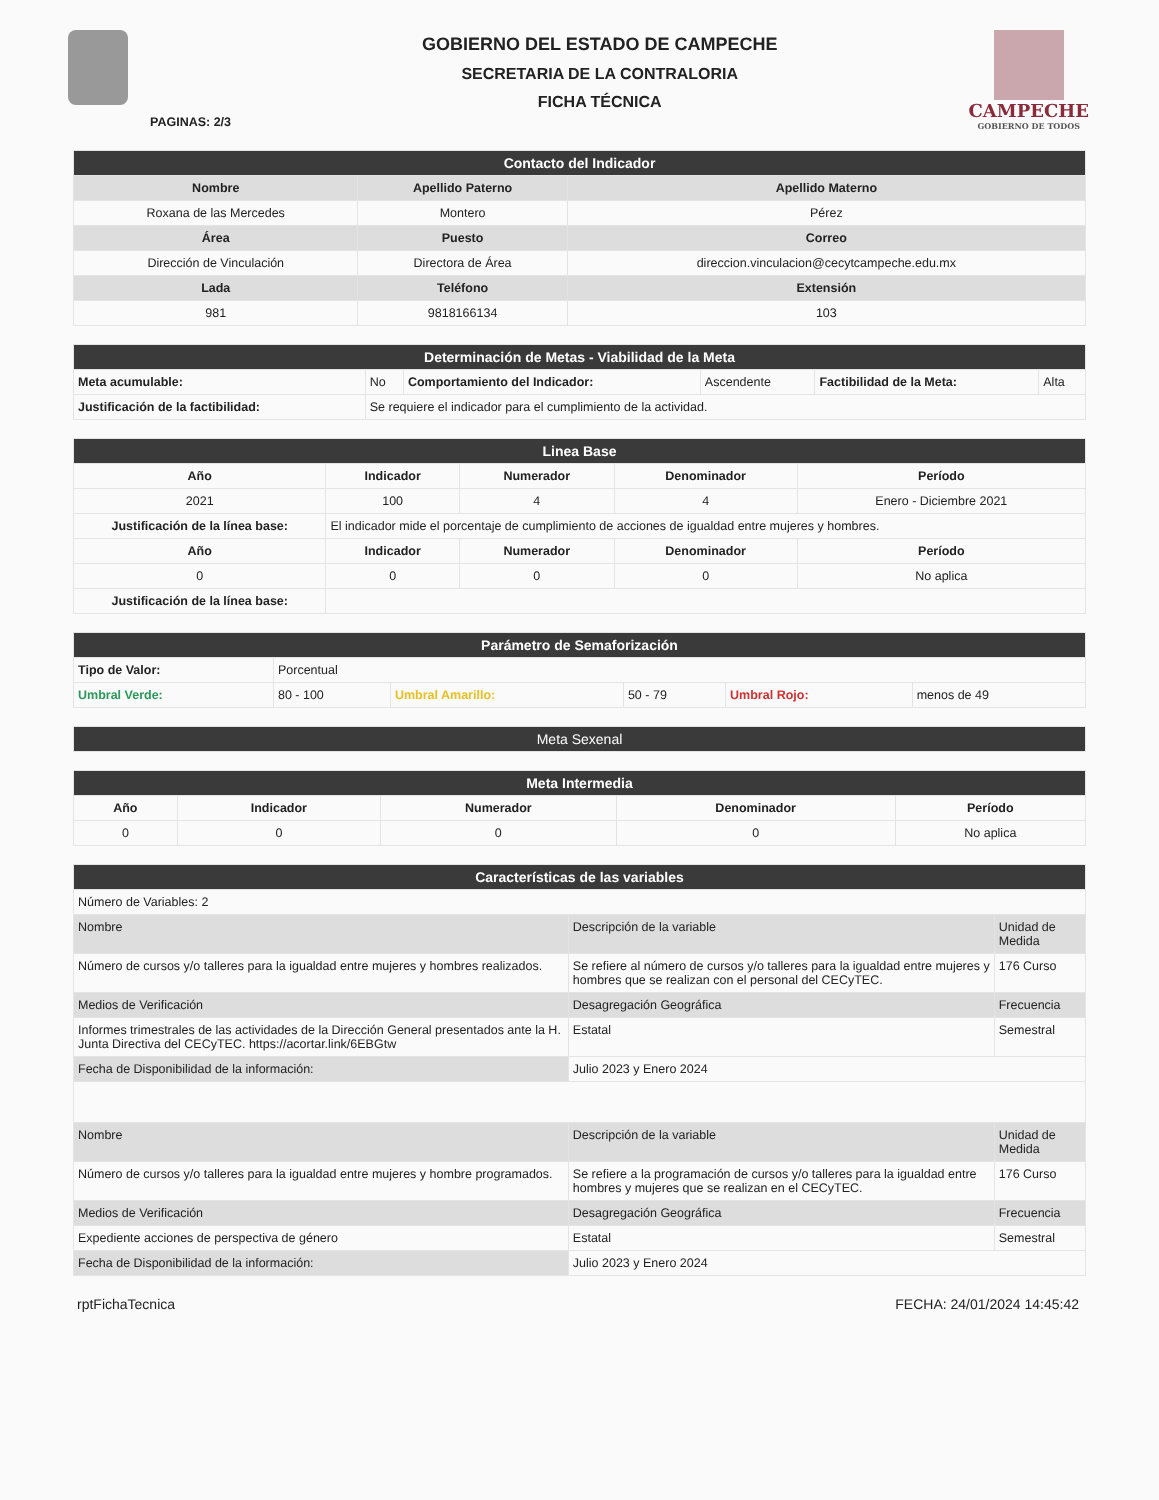PAGINAS: 2/3
GOBIERNO DEL ESTADO DE CAMPECHE
SECRETARIA DE LA CONTRALORIA
FICHA TÉCNICA
CAMPECHE
GOBIERNO DE TODOS
| Contacto del Indicador | | |
| Nombre | Apellido Paterno | Apellido Materno |
| Roxana de las Mercedes | Montero | Pérez |
| Área | Puesto | Correo |
| Dirección de Vinculación | Directora de Área | direccion.vinculacion@cecytcampeche.edu.mx |
| Lada | Teléfono | Extensión |
| 981 | 9818166134 | 103 |
| Determinación de Metas - Viabilidad de la Meta | | | | | |
| Meta acumulable: | No | Comportamiento del Indicador: | Ascendente | Factibilidad de la Meta: | Alta |
| Justificación de la factibilidad: | Se requiere el indicador para el cumplimiento de la actividad. | | | | |
| Linea Base | | | | |
| Año | Indicador | Numerador | Denominador | Período |
| 2021 | 100 | 4 | 4 | Enero - Diciembre 2021 |
| Justificación de la línea base: | El indicador mide el porcentaje de cumplimiento de acciones de igualdad entre mujeres y hombres. | | | |
| Año | Indicador | Numerador | Denominador | Período |
| 0 | 0 | 0 | 0 | No aplica |
| Justificación de la línea base: | | | | |
| Parámetro de Semaforización | | | | | |
| Tipo de Valor: | Porcentual | | | | |
| Umbral Verde: | 80 - 100 | Umbral Amarillo: | 50 - 79 | Umbral Rojo: | menos de 49 |
| Meta Sexenal |
| Meta Intermedia | | | | |
| Año | Indicador | Numerador | Denominador | Período |
| 0 | 0 | 0 | 0 | No aplica |
| Características de las variables | | |
| Número de Variables: 2 | | |
| Nombre | Descripción de la variable | Unidad de Medida |
| Número de cursos y/o talleres para la igualdad entre mujeres y hombres realizados. | Se refiere al número de cursos y/o talleres para la igualdad entre mujeres y hombres que se realizan con el personal del CECyTEC. | 176 Curso |
| Medios de Verificación | Desagregación Geográfica | Frecuencia |
| Informes trimestrales de las actividades de la Dirección General presentados ante la H. Junta Directiva del CECyTEC. https://acortar.link/6EBGtw | Estatal | Semestral |
| Fecha de Disponibilidad de la información: | Julio 2023 y Enero 2024 | |
| Nombre | Descripción de la variable | Unidad de Medida |
| Número de cursos y/o talleres para la igualdad entre mujeres y hombre programados. | Se refiere a la programación de cursos y/o talleres para la igualdad entre hombres y mujeres que se realizan en el CECyTEC. | 176 Curso |
| Medios de Verificación | Desagregación Geográfica | Frecuencia |
| Expediente acciones de perspectiva de género | Estatal | Semestral |
| Fecha de Disponibilidad de la información: | Julio 2023 y Enero 2024 | |
rptFichaTecnica FECHA: 24/01/2024 14:45:42